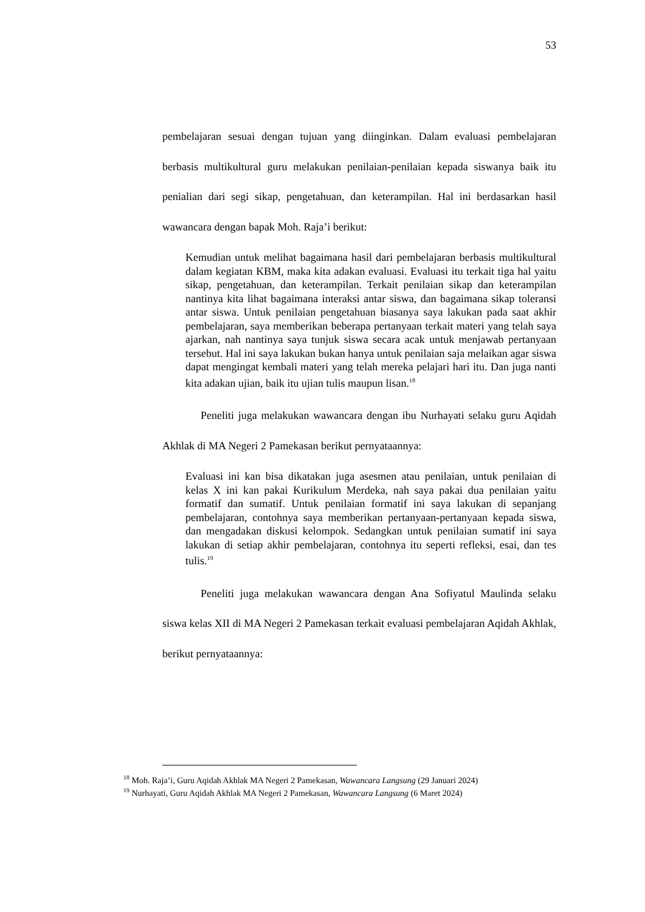53
pembelajaran sesuai dengan tujuan yang diinginkan. Dalam evaluasi pembelajaran berbasis multikultural guru melakukan penilaian-penilaian kepada siswanya baik itu penialian dari segi sikap, pengetahuan, dan keterampilan. Hal ini berdasarkan hasil wawancara dengan bapak Moh. Raja’i berikut:
Kemudian untuk melihat bagaimana hasil dari pembelajaran berbasis multikultural dalam kegiatan KBM, maka kita adakan evaluasi. Evaluasi itu terkait tiga hal yaitu sikap, pengetahuan, dan keterampilan. Terkait penilaian sikap dan keterampilan nantinya kita lihat bagaimana interaksi antar siswa, dan bagaimana sikap toleransi antar siswa. Untuk penilaian pengetahuan biasanya saya lakukan pada saat akhir pembelajaran, saya memberikan beberapa pertanyaan terkait materi yang telah saya ajarkan, nah nantinya saya tunjuk siswa secara acak untuk menjawab pertanyaan tersebut. Hal ini saya lakukan bukan hanya untuk penilaian saja melaikan agar siswa dapat mengingat kembali materi yang telah mereka pelajari hari itu. Dan juga nanti kita adakan ujian, baik itu ujian tulis maupun lisan.<sup>18</sup>
Peneliti juga melakukan wawancara dengan ibu Nurhayati selaku guru Aqidah Akhlak di MA Negeri 2 Pamekasan berikut pernyataannya:
Evaluasi ini kan bisa dikatakan juga asesmen atau penilaian, untuk penilaian di kelas X ini kan pakai Kurikulum Merdeka, nah saya pakai dua penilaian yaitu formatif dan sumatif. Untuk penilaian formatif ini saya lakukan di sepanjang pembelajaran, contohnya saya memberikan pertanyaan-pertanyaan kepada siswa, dan mengadakan diskusi kelompok. Sedangkan untuk penilaian sumatif ini saya lakukan di setiap akhir pembelajaran, contohnya itu seperti refleksi, esai, dan tes tulis.<sup>19</sup>
Peneliti juga melakukan wawancara dengan Ana Sofiyatul Maulinda selaku siswa kelas XII di MA Negeri 2 Pamekasan terkait evaluasi pembelajaran Aqidah Akhlak, berikut pernyataannya:
<sup>18</sup> Moh. Raja’i, Guru Aqidah Akhlak MA Negeri 2 Pamekasan, Wawancara Langsung (29 Januari 2024)
<sup>19</sup> Nurhayati, Guru Aqidah Akhlak MA Negeri 2 Pamekasan, Wawancara Langsung (6 Maret 2024)